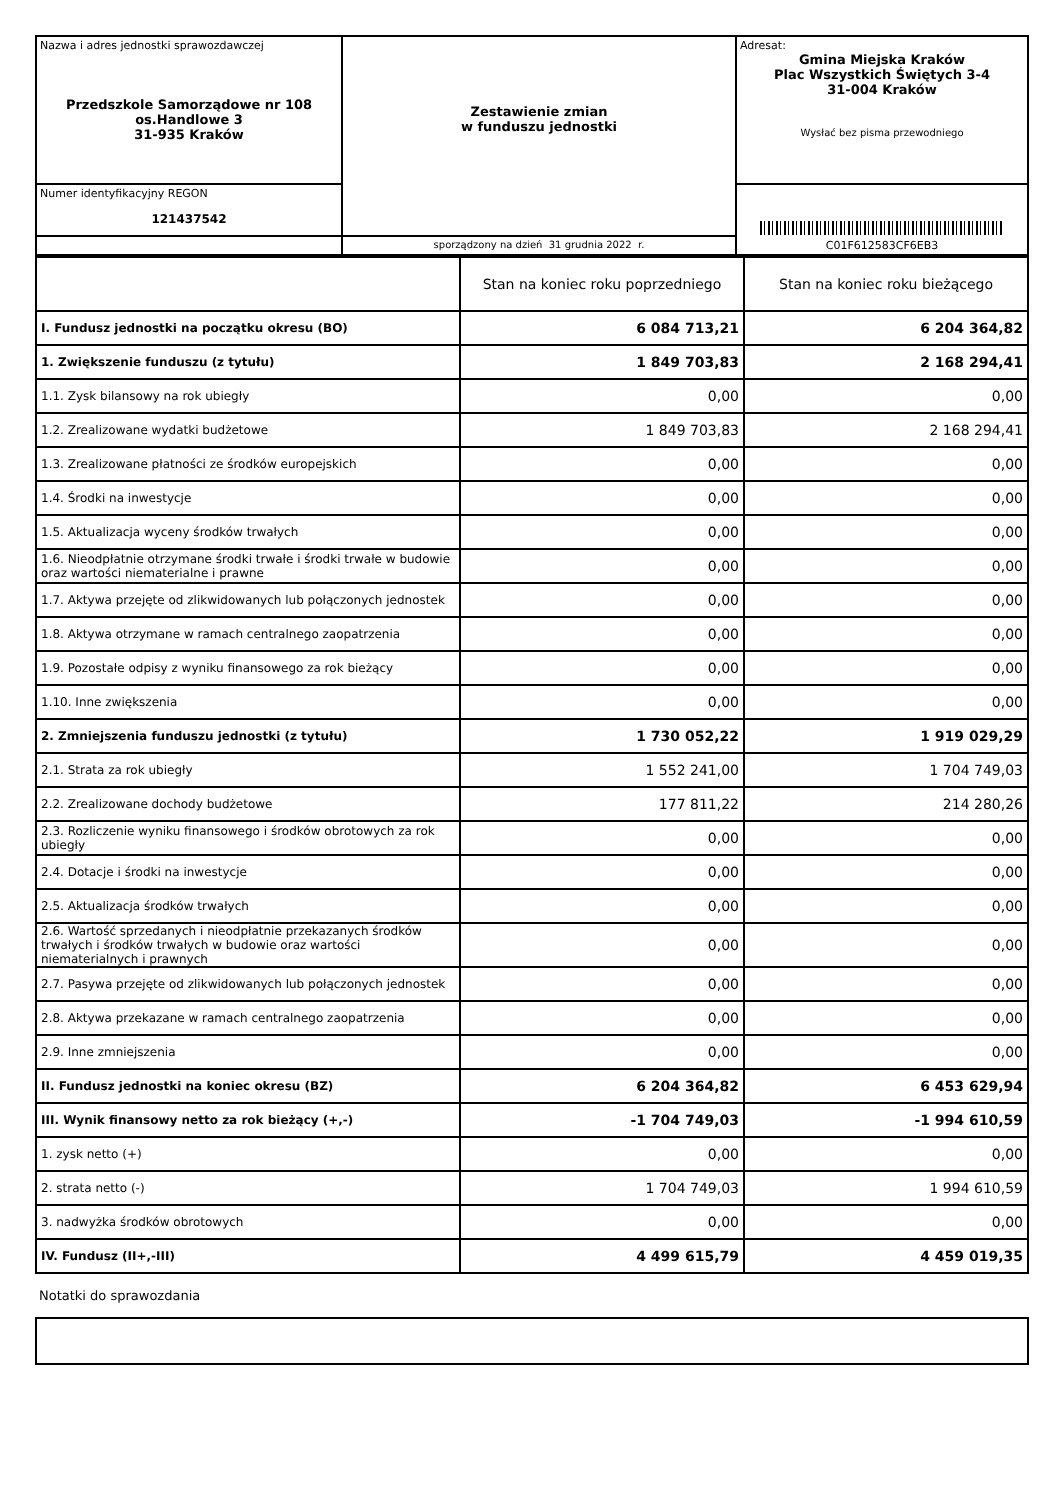| Nazwa i adres jednostki sprawozdawczej Przedszkole Samorządowe nr 108 os.Handlowe 3 31-935 Kraków | Zestawienie zmian w funduszu jednostki | Adresat: Gmina Miejska Kraków Plac Wszystkich Świętych 3-4 31-004 Kraków Wysłać bez pisma przewodniego |
| Numer identyfikacyjny REGON 121437542 | | C01F612583CF6EB3 |
| | sporządzony na dzień 31 grudnia 2022 r. | |
| | Stan na koniec roku poprzedniego | Stan na koniec roku bieżącego |
| --- | --- | --- |
| I. Fundusz jednostki na początku okresu (BO) | 6 084 713,21 | 6 204 364,82 |
| 1. Zwiększenie funduszu (z tytułu) | 1 849 703,83 | 2 168 294,41 |
| 1.1. Zysk bilansowy na rok ubiegły | 0,00 | 0,00 |
| 1.2. Zrealizowane wydatki budżetowe | 1 849 703,83 | 2 168 294,41 |
| 1.3. Zrealizowane płatności ze środków europejskich | 0,00 | 0,00 |
| 1.4. Środki na inwestycje | 0,00 | 0,00 |
| 1.5. Aktualizacja wyceny środków trwałych | 0,00 | 0,00 |
| 1.6. Nieodpłatnie otrzymane środki trwałe i środki trwałe w budowie oraz wartości niematerialne i prawne | 0,00 | 0,00 |
| 1.7. Aktywa przejęte od zlikwidowanych lub połączonych jednostek | 0,00 | 0,00 |
| 1.8. Aktywa otrzymane w ramach centralnego zaopatrzenia | 0,00 | 0,00 |
| 1.9. Pozostałe odpisy z wyniku finansowego za rok bieżący | 0,00 | 0,00 |
| 1.10. Inne zwiększenia | 0,00 | 0,00 |
| 2. Zmniejszenia funduszu jednostki (z tytułu) | 1 730 052,22 | 1 919 029,29 |
| 2.1. Strata za rok ubiegły | 1 552 241,00 | 1 704 749,03 |
| 2.2. Zrealizowane dochody budżetowe | 177 811,22 | 214 280,26 |
| 2.3. Rozliczenie wyniku finansowego i środków obrotowych za rok ubiegły | 0,00 | 0,00 |
| 2.4. Dotacje i środki na inwestycje | 0,00 | 0,00 |
| 2.5. Aktualizacja środków trwałych | 0,00 | 0,00 |
| 2.6. Wartość sprzedanych i nieodpłatnie przekazanych środków trwałych i środków trwałych w budowie oraz wartości niematerialnych i prawnych | 0,00 | 0,00 |
| 2.7. Pasywa przejęte od zlikwidowanych lub połączonych jednostek | 0,00 | 0,00 |
| 2.8. Aktywa przekazane w ramach centralnego zaopatrzenia | 0,00 | 0,00 |
| 2.9. Inne zmniejszenia | 0,00 | 0,00 |
| II. Fundusz jednostki na koniec okresu (BZ) | 6 204 364,82 | 6 453 629,94 |
| III. Wynik finansowy netto za rok bieżący (+,-) | -1 704 749,03 | -1 994 610,59 |
| 1. zysk netto (+) | 0,00 | 0,00 |
| 2. strata netto (-) | 1 704 749,03 | 1 994 610,59 |
| 3. nadwyżka środków obrotowych | 0,00 | 0,00 |
| IV. Fundusz (II+,-III) | 4 499 615,79 | 4 459 019,35 |
Notatki do sprawozdania